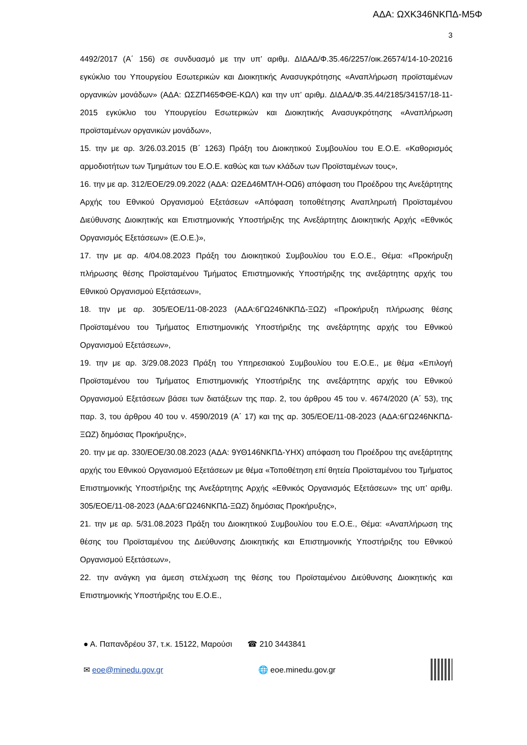ΑΔΑ: ΩΧΚ346ΝΚΠΔ-Μ5Φ
3
4492/2017 (Α΄ 156) σε συνδυασμό με την υπ’ αριθμ. ΔΙΔΑΔ/Φ.35.46/2257/οικ.26574/14-10-20216 εγκύκλιο του Υπουργείου Εσωτερικών και Διοικητικής Ανασυγκρότησης «Αναπλήρωση προϊσταμένων οργανικών μονάδων» (ΑΔΑ: ΩΣΖΠ465ΦΘΕ-ΚΩΛ) και την υπ’ αριθμ. ΔΙΔΑΔ/Φ.35.44/2185/34157/18-11-2015 εγκύκλιο του Υπουργείου Εσωτερικών και Διοικητικής Ανασυγκρότησης «Αναπλήρωση προϊσταμένων οργανικών μονάδων»,
15. την με αρ. 3/26.03.2015 (Β΄ 1263) Πράξη του Διοικητικού Συμβουλίου του Ε.Ο.Ε. «Καθορισμός αρμοδιοτήτων των Τμημάτων του Ε.Ο.Ε. καθώς και των κλάδων των Προϊσταμένων τους»,
16. την με αρ. 312/ΕΟΕ/29.09.2022 (ΑΔΑ: Ω2ΕΔ46ΜΤΛΗ-ΟΩ6) απόφαση του Προέδρου της Ανεξάρτητης Αρχής του Εθνικού Οργανισμού Εξετάσεων «Απόφαση τοποθέτησης Αναπληρωτή Προϊσταμένου Διεύθυνσης Διοικητικής και Επιστημονικής Υποστήριξης της Ανεξάρτητης Διοικητικής Αρχής «Εθνικός Οργανισμός Εξετάσεων» (Ε.Ο.Ε.)»,
17. την με αρ. 4/04.08.2023 Πράξη του Διοικητικού Συμβουλίου του Ε.Ο.Ε., Θέμα: «Προκήρυξη πλήρωσης θέσης Προϊσταμένου Τμήματος Επιστημονικής Υποστήριξης της ανεξάρτητης αρχής του Εθνικού Οργανισμού Εξετάσεων»,
18. την με αρ. 305/ΕΟΕ/11-08-2023 (ΑΔΑ:6ΓΩ246ΝΚΠΔ-ΞΩΖ) «Προκήρυξη πλήρωσης θέσης Προϊσταμένου του Τμήματος Επιστημονικής Υποστήριξης της ανεξάρτητης αρχής του Εθνικού Οργανισμού Εξετάσεων»,
19. την με αρ. 3/29.08.2023 Πράξη του Υπηρεσιακού Συμβουλίου του Ε.Ο.Ε., με θέμα «Επιλογή Προϊσταμένου του Τμήματος Επιστημονικής Υποστήριξης της ανεξάρτητης αρχής του Εθνικού Οργανισμού Εξετάσεων βάσει των διατάξεων της παρ. 2, του άρθρου 45 του ν. 4674/2020 (Α΄ 53), της παρ. 3, του άρθρου 40 του ν. 4590/2019 (Α΄ 17) και της αρ. 305/ΕΟΕ/11-08-2023 (ΑΔΑ:6ΓΩ246ΝΚΠΔ-ΞΩΖ) δημόσιας Προκήρυξης»,
20. την με αρ. 330/ΕΟΕ/30.08.2023 (ΑΔΑ: 9ΥΘ146ΝΚΠΔ-ΥΗΧ) απόφαση του Προέδρου της ανεξάρτητης αρχής του Εθνικού Οργανισμού Εξετάσεων με θέμα «Τοποθέτηση επί θητεία Προϊσταμένου του Τμήματος Επιστημονικής Υποστήριξης της Ανεξάρτητης Αρχής «Εθνικός Οργανισμός Εξετάσεων» της υπ’ αριθμ. 305/ΕΟΕ/11-08-2023 (ΑΔΑ:6ΓΩ246ΝΚΠΔ-ΞΩΖ) δημόσιας Προκήρυξης»,
21. την με αρ. 5/31.08.2023 Πράξη του Διοικητικού Συμβουλίου του Ε.Ο.Ε., Θέμα: «Αναπλήρωση της θέσης του Προϊσταμένου της Διεύθυνσης Διοικητικής και Επιστημονικής Υποστήριξης του Εθνικού Οργανισμού Εξετάσεων»,
22. την ανάγκη για άμεση στελέχωση της θέσης του Προϊσταμένου Διεύθυνσης Διοικητικής και Επιστημονικής Υποστήριξης του Ε.Ο.Ε.,
● Α. Παπανδρέου 37, τ.κ. 15122, Μαρούσι ☎ 210 3443841
✉ eoe@minedu.gov.gr 🌐 eoe.minedu.gov.gr